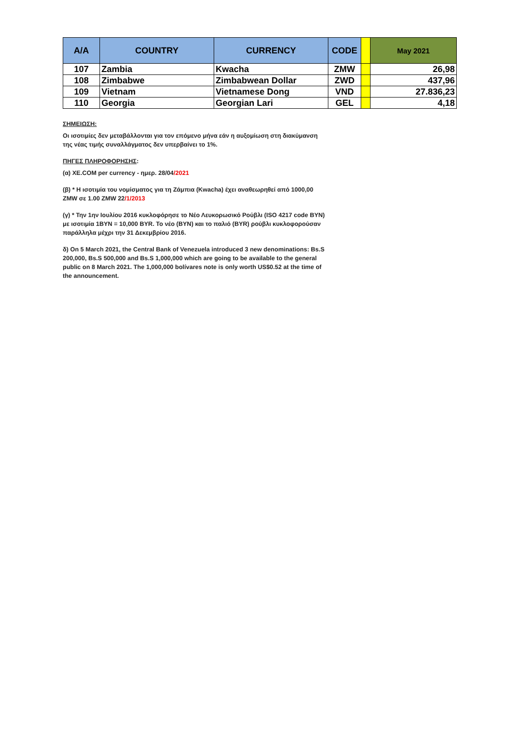| A/A | COUNTRY | CURRENCY | CODE | | May 2021 |
| --- | --- | --- | --- | --- | --- |
| 107 | Zambia | Kwacha | ZMW | | 26,98 |
| 108 | Zimbabwe | Zimbabwean Dollar | ZWD | | 437,96 |
| 109 | Vietnam | Vietnamese Dong | VND | | 27.836,23 |
| 110 | Georgia | Georgian Lari | GEL | | 4,18 |
ΣΗΜΕΙΩΣΗ:
Οι ισοτιμίες δεν μεταβάλλονται για τον επόμενο μήνα εάν η αυξομίωση στη διακύμανση της νέας τιμής συναλλάγματος δεν υπερβαίνει το 1%.
ΠΗΓΕΣ ΠΛΗΡΟΦΟΡΗΣΗΣ:
(α) XE.COM per currency - ημερ. 28/04/2021
(β) * Η ισοτιμία του νομίσματος για τη Ζάμπια (Kwacha) έχει αναθεωρηθεί από 1000,00 ZMW σε 1.00 ZMW 22/1/2013
(γ) * Την 1ην Ιουλίου 2016 κυκλοφόρησε το Νέο Λευκορωσικό Ρούβλι (ISO 4217 code BYN) με ισοτιμία 1BYN = 10,000 BYR. Το νέο (BYN) και το παλιό (BYR) ρούβλι κυκλοφορούσαν παράλληλα μέχρι την 31 Δεκεμβρίου 2016.
δ) On 5 March 2021, the Central Bank of Venezuela introduced 3 new denominations: Bs.S 200,000, Bs.S 500,000 and Bs.S 1,000,000 which are going to be available to the general public on 8 March 2021. The 1,000,000 bolívares note is only worth US$0.52 at the time of the announcement.